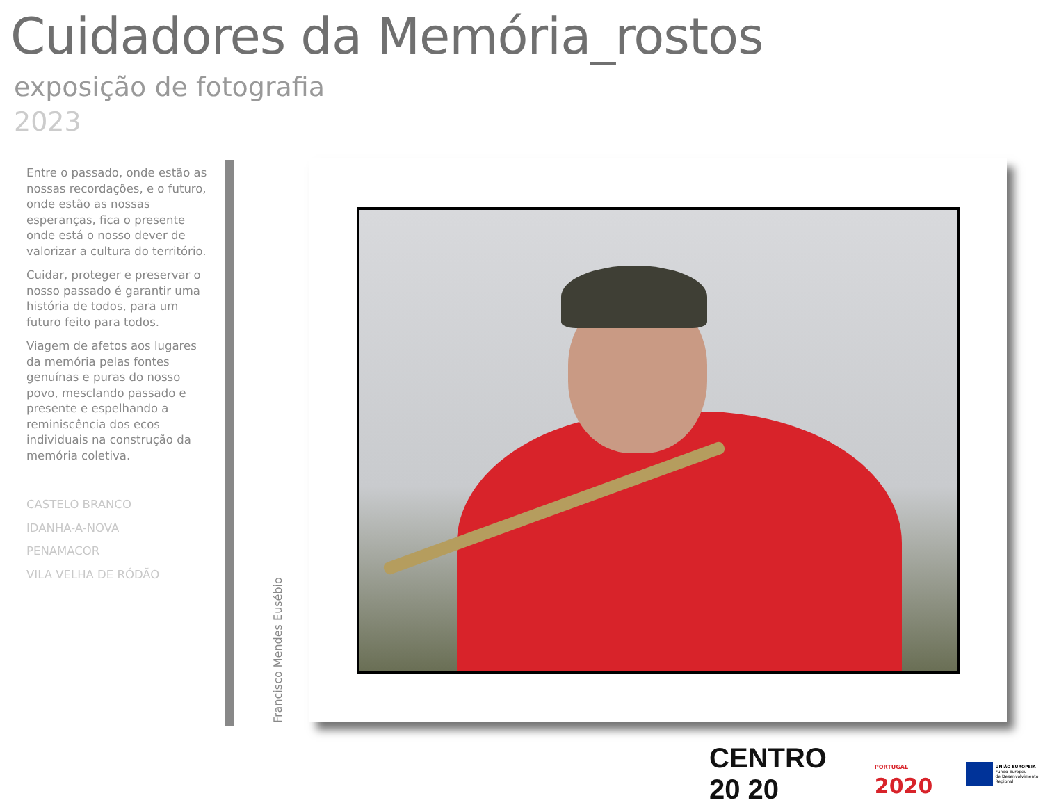Cuidadores da Memória_rostos
exposição de fotografia
2023
Entre o passado, onde estão as nossas recordações, e o futuro, onde estão as nossas esperanças, fica o presente onde está o nosso dever de valorizar a cultura do território.
Cuidar, proteger e preservar o nosso passado é garantir uma história de todos, para um futuro feito para todos.
Viagem de afetos aos lugares da memória pelas fontes genuínas e puras do nosso povo, mesclando passado e presente e espelhando a reminiscência dos ecos individuais na construção da memória coletiva.
CASTELO BRANCO
IDANHA-A-NOVA
PENAMACOR
VILA VELHA DE RÓDÃO
Francisco Mendes Eusébio
CENTRO 20 20
PORTUGAL 2020
UNIÃO EUROPEIA
Fundo Europeu
de Desenvolvimento Regional